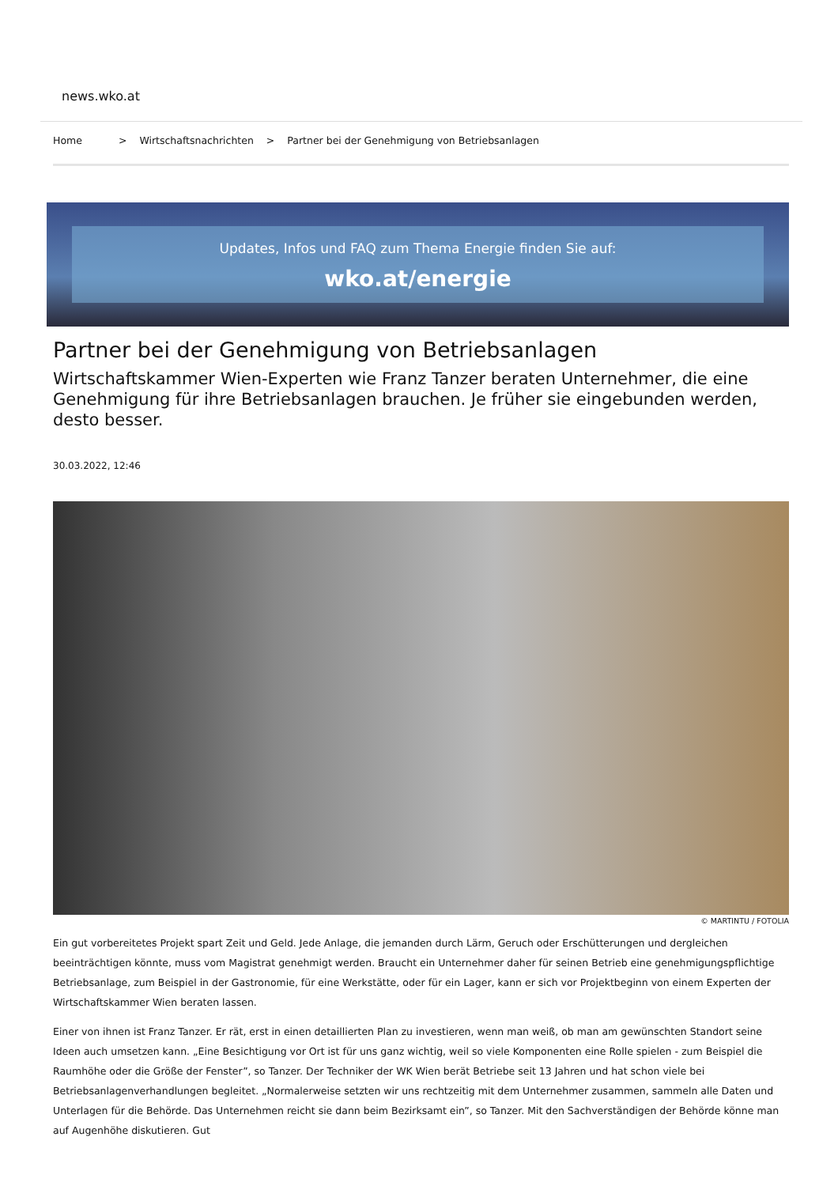news.wko.at
Home > Wirtschaftsnachrichten > Partner bei der Genehmigung von Betriebsanlagen
Updates, Infos und FAQ zum Thema Energie finden Sie auf:
wko.at/energie
Partner bei der Genehmigung von Betriebsanlagen
Wirtschaftskammer Wien-Experten wie Franz Tanzer beraten Unternehmer, die eine Genehmigung für ihre Betriebsanlagen brauchen. Je früher sie eingebunden werden, desto besser.
30.03.2022, 12:46
© MARTINTU / FOTOLIA
Ein gut vorbereitetes Projekt spart Zeit und Geld. Jede Anlage, die jemanden durch Lärm, Geruch oder Erschütterungen und dergleichen beeinträchtigen könnte, muss vom Magistrat genehmigt werden. Braucht ein Unternehmer daher für seinen Betrieb eine genehmigungspflichtige Betriebsanlage, zum Beispiel in der Gastronomie, für eine Werkstätte, oder für ein Lager, kann er sich vor Projektbeginn von einem Experten der Wirtschaftskammer Wien beraten lassen.
Einer von ihnen ist Franz Tanzer. Er rät, erst in einen detaillierten Plan zu investieren, wenn man weiß, ob man am gewünschten Standort seine Ideen auch umsetzen kann. „Eine Besichtigung vor Ort ist für uns ganz wichtig, weil so viele Komponenten eine Rolle spielen - zum Beispiel die Raumhöhe oder die Größe der Fenster”, so Tanzer. Der Techniker der WK Wien berät Betriebe seit 13 Jahren und hat schon viele bei Betriebsanlagenverhandlungen begleitet. „Normalerweise setzten wir uns rechtzeitig mit dem Unternehmer zusammen, sammeln alle Daten und Unterlagen für die Behörde. Das Unternehmen reicht sie dann beim Bezirksamt ein”, so Tanzer. Mit den Sachverständigen der Behörde könne man auf Augenhöhe diskutieren. Gut